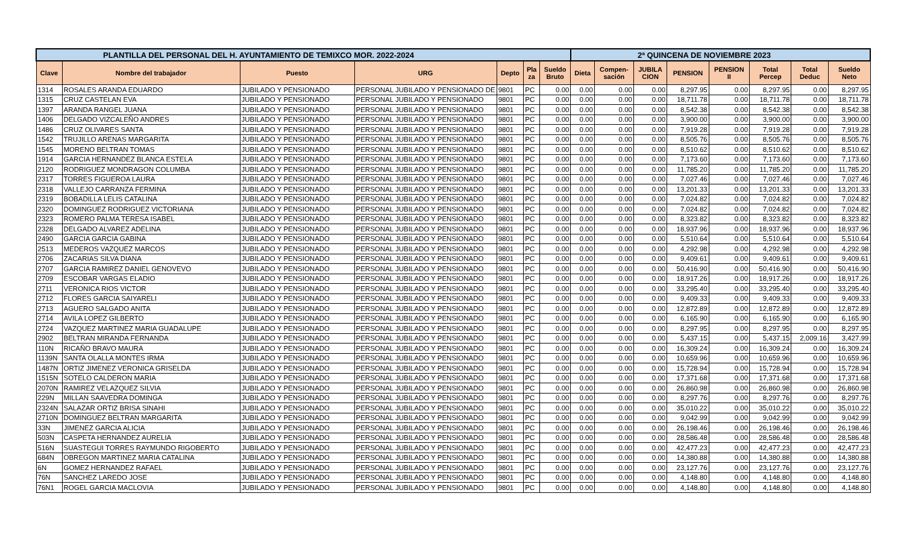| PLANTILLA DEL PERSONAL DEL H. AYUNTAMIENTO DE TEMIXCO MOR. 2022-2024 | | | | | | | 2ª QUINCENA DE NOVIEMBRE 2023 | | | | | | | |
| --- | --- | --- | --- | --- | --- | --- | --- | --- | --- | --- | --- | --- | --- | --- |
| Clave | Nombre del trabajador | Puesto | URG | Depto | Pla za | Sueldo Bruto | Dieta | Compen- sación | JUBILA CION | PENSION | PENSION II | Total Percep | Total Deduc | Sueldo Neto |
| 1314 | ROSALES ARANDA EDUARDO | JUBILADO Y PENSIONADO | PERSONAL JUBILADO Y PENSIONADO DE | 9801 | PC | 0.00 | 0.00 | 0.00 | 0.00 | 8,297.95 | 0.00 | 8,297.95 | 0.00 | 8,297.95 |
| 1315 | CRUZ CASTELAN EVA | JUBILADO Y PENSIONADO | PERSONAL JUBILADO Y PENSIONADO | 9801 | PC | 0.00 | 0.00 | 0.00 | 0.00 | 18,711.78 | 0.00 | 18,711.78 | 0.00 | 18,711.78 |
| 1397 | ARANDA RANGEL JUANA | JUBILADO Y PENSIONADO | PERSONAL JUBILADO Y PENSIONADO | 9801 | PC | 0.00 | 0.00 | 0.00 | 0.00 | 8,542.38 | 0.00 | 8,542.38 | 0.00 | 8,542.38 |
| 1406 | DELGADO VIZCALEÑO ANDRES | JUBILADO Y PENSIONADO | PERSONAL JUBILADO Y PENSIONADO | 9801 | PC | 0.00 | 0.00 | 0.00 | 0.00 | 3,900.00 | 0.00 | 3,900.00 | 0.00 | 3,900.00 |
| 1486 | CRUZ OLIVARES SANTA | JUBILADO Y PENSIONADO | PERSONAL JUBILADO Y PENSIONADO | 9801 | PC | 0.00 | 0.00 | 0.00 | 0.00 | 7,919.28 | 0.00 | 7,919.28 | 0.00 | 7,919.28 |
| 1542 | TRUJILLO ARENAS MARGARITA | JUBILADO Y PENSIONADO | PERSONAL JUBILADO Y PENSIONADO | 9801 | PC | 0.00 | 0.00 | 0.00 | 0.00 | 8,505.76 | 0.00 | 8,505.76 | 0.00 | 8,505.76 |
| 1545 | MORENO BELTRAN TOMAS | JUBILADO Y PENSIONADO | PERSONAL JUBILADO Y PENSIONADO | 9801 | PC | 0.00 | 0.00 | 0.00 | 0.00 | 8,510.62 | 0.00 | 8,510.62 | 0.00 | 8,510.62 |
| 1914 | GARCIA HERNANDEZ BLANCA ESTELA | JUBILADO Y PENSIONADO | PERSONAL JUBILADO Y PENSIONADO | 9801 | PC | 0.00 | 0.00 | 0.00 | 0.00 | 7,173.60 | 0.00 | 7,173.60 | 0.00 | 7,173.60 |
| 2120 | RODRIGUEZ MONDRAGON COLUMBA | JUBILADO Y PENSIONADO | PERSONAL JUBILADO Y PENSIONADO | 9801 | PC | 0.00 | 0.00 | 0.00 | 0.00 | 11,785.20 | 0.00 | 11,785.20 | 0.00 | 11,785.20 |
| 2317 | TORRES FIGUEROA LAURA | JUBILADO Y PENSIONADO | PERSONAL JUBILADO Y PENSIONADO | 9801 | PC | 0.00 | 0.00 | 0.00 | 0.00 | 7,027.46 | 0.00 | 7,027.46 | 0.00 | 7,027.46 |
| 2318 | VALLEJO CARRANZA FERMINA | JUBILADO Y PENSIONADO | PERSONAL JUBILADO Y PENSIONADO | 9801 | PC | 0.00 | 0.00 | 0.00 | 0.00 | 13,201.33 | 0.00 | 13,201.33 | 0.00 | 13,201.33 |
| 2319 | BOBADILLA LELIS CATALINA | JUBILADO Y PENSIONADO | PERSONAL JUBILADO Y PENSIONADO | 9801 | PC | 0.00 | 0.00 | 0.00 | 0.00 | 7,024.82 | 0.00 | 7,024.82 | 0.00 | 7,024.82 |
| 2320 | DOMINGUEZ RODRIGUEZ VICTORIANA | JUBILADO Y PENSIONADO | PERSONAL JUBILADO Y PENSIONADO | 9801 | PC | 0.00 | 0.00 | 0.00 | 0.00 | 7,024.82 | 0.00 | 7,024.82 | 0.00 | 7,024.82 |
| 2323 | ROMERO PALMA TERESA ISABEL | JUBILADO Y PENSIONADO | PERSONAL JUBILADO Y PENSIONADO | 9801 | PC | 0.00 | 0.00 | 0.00 | 0.00 | 8,323.82 | 0.00 | 8,323.82 | 0.00 | 8,323.82 |
| 2328 | DELGADO ALVAREZ ADELINA | JUBILADO Y PENSIONADO | PERSONAL JUBILADO Y PENSIONADO | 9801 | PC | 0.00 | 0.00 | 0.00 | 0.00 | 18,937.96 | 0.00 | 18,937.96 | 0.00 | 18,937.96 |
| 2490 | GARCIA GARCIA GABINA | JUBILADO Y PENSIONADO | PERSONAL JUBILADO Y PENSIONADO | 9801 | PC | 0.00 | 0.00 | 0.00 | 0.00 | 5,510.64 | 0.00 | 5,510.64 | 0.00 | 5,510.64 |
| 2513 | MEDEROS VAZQUEZ MARCOS | JUBILADO Y PENSIONADO | PERSONAL JUBILADO Y PENSIONADO | 9801 | PC | 0.00 | 0.00 | 0.00 | 0.00 | 4,292.98 | 0.00 | 4,292.98 | 0.00 | 4,292.98 |
| 2706 | ZACARIAS SILVA DIANA | JUBILADO Y PENSIONADO | PERSONAL JUBILADO Y PENSIONADO | 9801 | PC | 0.00 | 0.00 | 0.00 | 0.00 | 9,409.61 | 0.00 | 9,409.61 | 0.00 | 9,409.61 |
| 2707 | GARCIA RAMIREZ DANIEL GENOVEVO | JUBILADO Y PENSIONADO | PERSONAL JUBILADO Y PENSIONADO | 9801 | PC | 0.00 | 0.00 | 0.00 | 0.00 | 50,416.90 | 0.00 | 50,416.90 | 0.00 | 50,416.90 |
| 2709 | ESCOBAR VARGAS ELADIO | JUBILADO Y PENSIONADO | PERSONAL JUBILADO Y PENSIONADO | 9801 | PC | 0.00 | 0.00 | 0.00 | 0.00 | 18,917.26 | 0.00 | 18,917.26 | 0.00 | 18,917.26 |
| 2711 | VERONICA RIOS VICTOR | JUBILADO Y PENSIONADO | PERSONAL JUBILADO Y PENSIONADO | 9801 | PC | 0.00 | 0.00 | 0.00 | 0.00 | 33,295.40 | 0.00 | 33,295.40 | 0.00 | 33,295.40 |
| 2712 | FLORES GARCIA SAIYARELI | JUBILADO Y PENSIONADO | PERSONAL JUBILADO Y PENSIONADO | 9801 | PC | 0.00 | 0.00 | 0.00 | 0.00 | 9,409.33 | 0.00 | 9,409.33 | 0.00 | 9,409.33 |
| 2713 | AGUERO SALGADO ANITA | JUBILADO Y PENSIONADO | PERSONAL JUBILADO Y PENSIONADO | 9801 | PC | 0.00 | 0.00 | 0.00 | 0.00 | 12,872.89 | 0.00 | 12,872.89 | 0.00 | 12,872.89 |
| 2714 | AVILA LOPEZ GILBERTO | JUBILADO Y PENSIONADO | PERSONAL JUBILADO Y PENSIONADO | 9801 | PC | 0.00 | 0.00 | 0.00 | 0.00 | 6,165.90 | 0.00 | 6,165.90 | 0.00 | 6,165.90 |
| 2724 | VAZQUEZ MARTINEZ MARIA GUADALUPE | JUBILADO Y PENSIONADO | PERSONAL JUBILADO Y PENSIONADO | 9801 | PC | 0.00 | 0.00 | 0.00 | 0.00 | 8,297.95 | 0.00 | 8,297.95 | 0.00 | 8,297.95 |
| 2902 | BELTRAN MIRANDA FERNANDA | JUBILADO Y PENSIONADO | PERSONAL JUBILADO Y PENSIONADO | 9801 | PC | 0.00 | 0.00 | 0.00 | 0.00 | 5,437.15 | 0.00 | 5,437.15 | 2,009.16 | 3,427.99 |
| 110N | RICAÑO BRAVO MAURA | JUBILADO Y PENSIONADO | PERSONAL JUBILADO Y PENSIONADO | 9801 | PC | 0.00 | 0.00 | 0.00 | 0.00 | 16,309.24 | 0.00 | 16,309.24 | 0.00 | 16,309.24 |
| 1139N | SANTA OLALLA MONTES IRMA | JUBILADO Y PENSIONADO | PERSONAL JUBILADO Y PENSIONADO | 9801 | PC | 0.00 | 0.00 | 0.00 | 0.00 | 10,659.96 | 0.00 | 10,659.96 | 0.00 | 10,659.96 |
| 1487N | ORTIZ JIMENEZ VERONICA GRISELDA | JUBILADO Y PENSIONADO | PERSONAL JUBILADO Y PENSIONADO | 9801 | PC | 0.00 | 0.00 | 0.00 | 0.00 | 15,728.94 | 0.00 | 15,728.94 | 0.00 | 15,728.94 |
| 1515N | SOTELO CALDERON MARIA | JUBILADO Y PENSIONADO | PERSONAL JUBILADO Y PENSIONADO | 9801 | PC | 0.00 | 0.00 | 0.00 | 0.00 | 17,371.68 | 0.00 | 17,371.68 | 0.00 | 17,371.68 |
| 2070N | RAMIREZ VELAZQUEZ SILVIA | JUBILADO Y PENSIONADO | PERSONAL JUBILADO Y PENSIONADO | 9801 | PC | 0.00 | 0.00 | 0.00 | 0.00 | 26,860.98 | 0.00 | 26,860.98 | 0.00 | 26,860.98 |
| 229N | MILLAN SAAVEDRA DOMINGA | JUBILADO Y PENSIONADO | PERSONAL JUBILADO Y PENSIONADO | 9801 | PC | 0.00 | 0.00 | 0.00 | 0.00 | 8,297.76 | 0.00 | 8,297.76 | 0.00 | 8,297.76 |
| 2324N | SALAZAR ORTIZ BRISA SINAHI | JUBILADO Y PENSIONADO | PERSONAL JUBILADO Y PENSIONADO | 9801 | PC | 0.00 | 0.00 | 0.00 | 0.00 | 35,010.22 | 0.00 | 35,010.22 | 0.00 | 35,010.22 |
| 2710N | DOMINGUEZ BELTRAN MARGARITA | JUBILADO Y PENSIONADO | PERSONAL JUBILADO Y PENSIONADO | 9801 | PC | 0.00 | 0.00 | 0.00 | 0.00 | 9,042.99 | 0.00 | 9,042.99 | 0.00 | 9,042.99 |
| 33N | JIMENEZ GARCIA ALICIA | JUBILADO Y PENSIONADO | PERSONAL JUBILADO Y PENSIONADO | 9801 | PC | 0.00 | 0.00 | 0.00 | 0.00 | 26,198.46 | 0.00 | 26,198.46 | 0.00 | 26,198.46 |
| 503N | CASPETA HERNANDEZ AURELIA | JUBILADO Y PENSIONADO | PERSONAL JUBILADO Y PENSIONADO | 9801 | PC | 0.00 | 0.00 | 0.00 | 0.00 | 28,586.48 | 0.00 | 28,586.48 | 0.00 | 28,586.48 |
| 516N | SUASTEGUI TORRES RAYMUNDO RIGOBERTO | JUBILADO Y PENSIONADO | PERSONAL JUBILADO Y PENSIONADO | 9801 | PC | 0.00 | 0.00 | 0.00 | 0.00 | 42,477.23 | 0.00 | 42,477.23 | 0.00 | 42,477.23 |
| 684N | OBREGON MARTINEZ MARIA CATALINA | JUBILADO Y PENSIONADO | PERSONAL JUBILADO Y PENSIONADO | 9801 | PC | 0.00 | 0.00 | 0.00 | 0.00 | 14,380.88 | 0.00 | 14,380.88 | 0.00 | 14,380.88 |
| 6N | GOMEZ HERNANDEZ RAFAEL | JUBILADO Y PENSIONADO | PERSONAL JUBILADO Y PENSIONADO | 9801 | PC | 0.00 | 0.00 | 0.00 | 0.00 | 23,127.76 | 0.00 | 23,127.76 | 0.00 | 23,127.76 |
| 76N | SANCHEZ LAREDO JOSE | JUBILADO Y PENSIONADO | PERSONAL JUBILADO Y PENSIONADO | 9801 | PC | 0.00 | 0.00 | 0.00 | 0.00 | 4,148.80 | 0.00 | 4,148.80 | 0.00 | 4,148.80 |
| 76N1 | ROGEL GARCIA MACLOVIA | JUBILADO Y PENSIONADO | PERSONAL JUBILADO Y PENSIONADO | 9801 | PC | 0.00 | 0.00 | 0.00 | 0.00 | 4,148.80 | 0.00 | 4,148.80 | 0.00 | 4,148.80 |